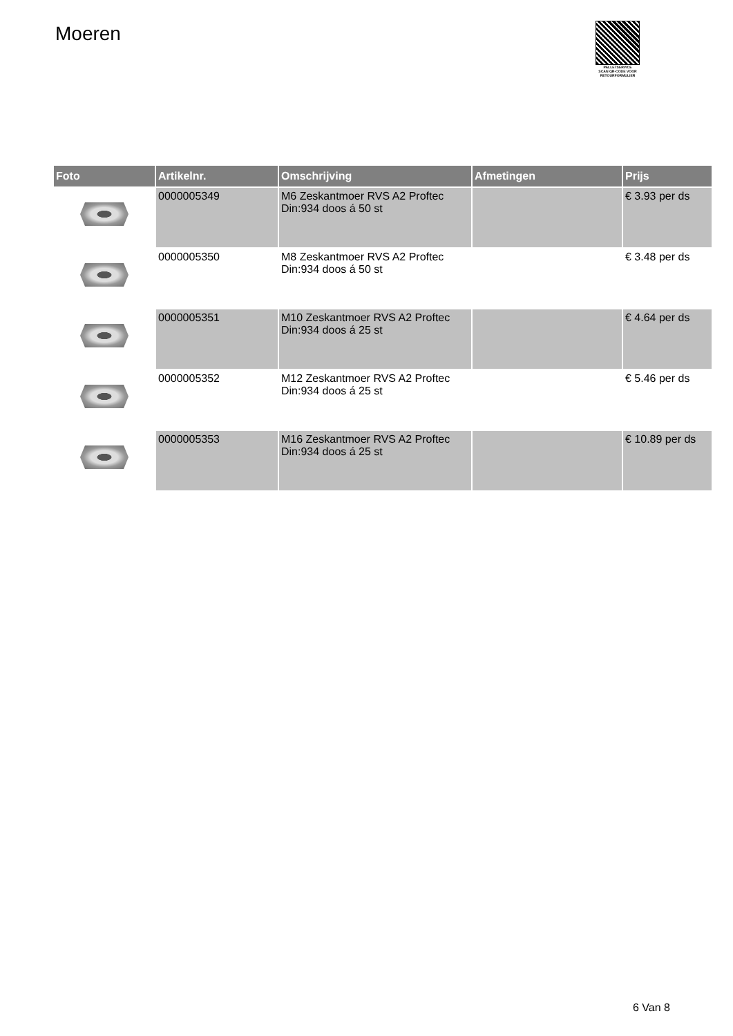Moeren
PALLETSERVICE
SCAN QR-CODE VOOR RETOURFORMULIER
| Foto | Artikelnr. | Omschrijving | Afmetingen | Prijs |
| --- | --- | --- | --- | --- |
| | 0000005349 | M6 Zeskantmoer RVS A2 Proftec Din:934 doos á 50 st | | € 3.93 per ds |
| | 0000005350 | M8 Zeskantmoer RVS A2 Proftec Din:934 doos á 50 st | | € 3.48 per ds |
| | 0000005351 | M10 Zeskantmoer RVS A2 Proftec Din:934 doos á 25 st | | € 4.64 per ds |
| | 0000005352 | M12 Zeskantmoer RVS A2 Proftec Din:934 doos á 25 st | | € 5.46 per ds |
| | 0000005353 | M16 Zeskantmoer RVS A2 Proftec Din:934 doos á 25 st | | € 10.89 per ds |
6 Van 8